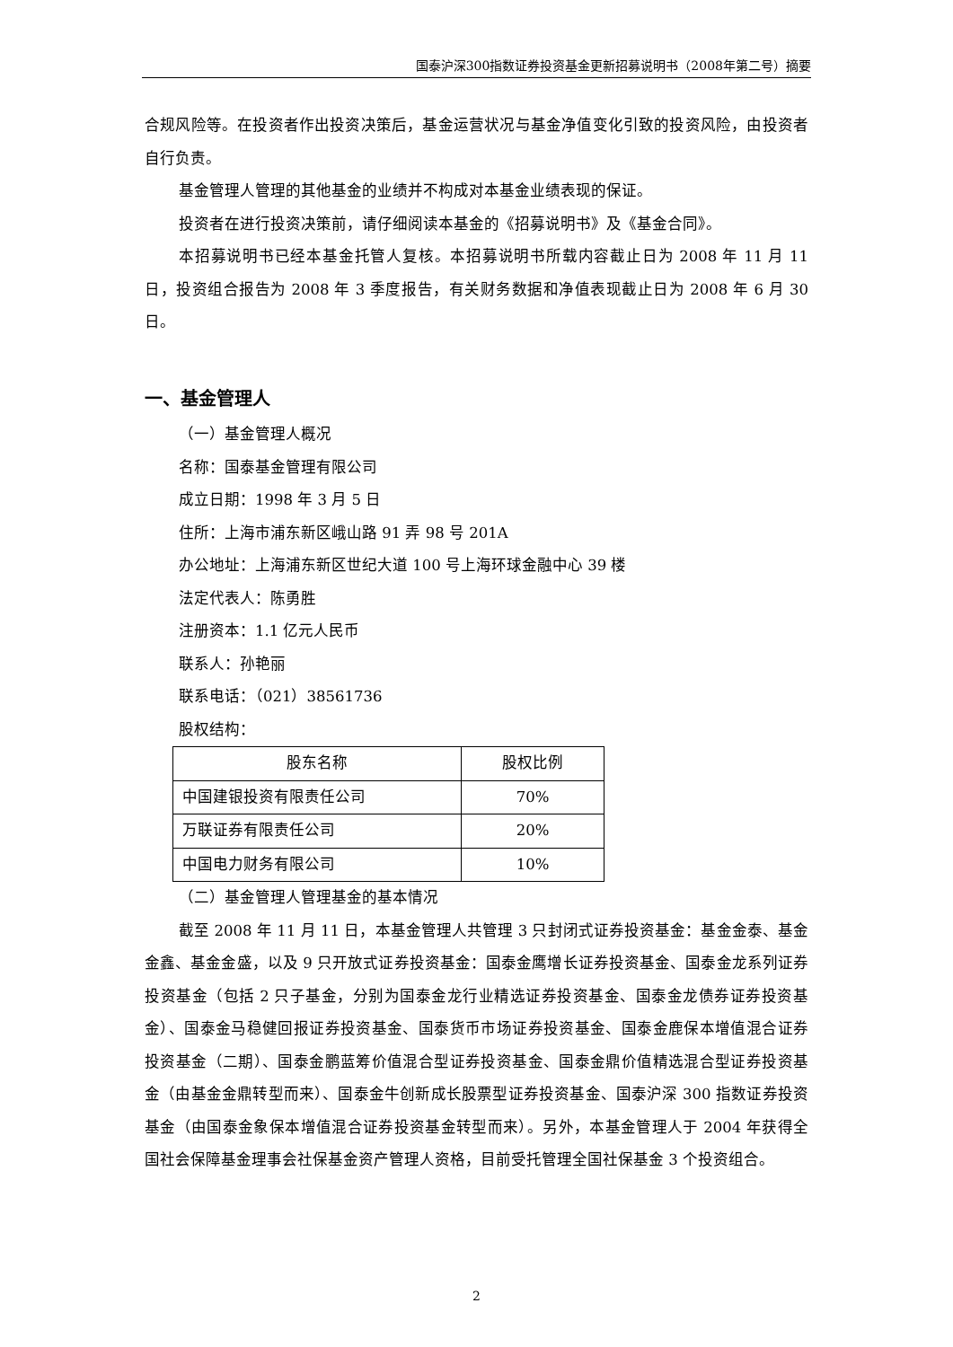国泰沪深300指数证券投资基金更新招募说明书（2008年第二号）摘要
合规风险等。在投资者作出投资决策后，基金运营状况与基金净值变化引致的投资风险，由投资者自行负责。
基金管理人管理的其他基金的业绩并不构成对本基金业绩表现的保证。
投资者在进行投资决策前，请仔细阅读本基金的《招募说明书》及《基金合同》。
本招募说明书已经本基金托管人复核。本招募说明书所载内容截止日为 2008 年 11 月 11 日，投资组合报告为 2008 年 3 季度报告，有关财务数据和净值表现截止日为 2008 年 6 月 30 日。
一、基金管理人
（一）基金管理人概况
名称：国泰基金管理有限公司
成立日期：1998 年 3 月 5 日
住所：上海市浦东新区峨山路 91 弄 98 号 201A
办公地址：上海浦东新区世纪大道 100 号上海环球金融中心 39 楼
法定代表人：陈勇胜
注册资本：1.1 亿元人民币
联系人：孙艳丽
联系电话：（021）38561736
股权结构：
| 股东名称 | 股权比例 |
| --- | --- |
| 中国建银投资有限责任公司 | 70% |
| 万联证券有限责任公司 | 20% |
| 中国电力财务有限公司 | 10% |
（二）基金管理人管理基金的基本情况
截至 2008 年 11 月 11 日，本基金管理人共管理 3 只封闭式证券投资基金：基金金泰、基金金鑫、基金金盛，以及 9 只开放式证券投资基金：国泰金鹰增长证券投资基金、国泰金龙系列证券投资基金（包括 2 只子基金，分别为国泰金龙行业精选证券投资基金、国泰金龙债券证券投资基金）、国泰金马稳健回报证券投资基金、国泰货币市场证券投资基金、国泰金鹿保本增值混合证券投资基金（二期）、国泰金鹏蓝筹价值混合型证券投资基金、国泰金鼎价值精选混合型证券投资基金（由基金金鼎转型而来）、国泰金牛创新成长股票型证券投资基金、国泰沪深 300 指数证券投资基金（由国泰金象保本增值混合证券投资基金转型而来）。另外，本基金管理人于 2004 年获得全国社会保障基金理事会社保基金资产管理人资格，目前受托管理全国社保基金 3 个投资组合。
2